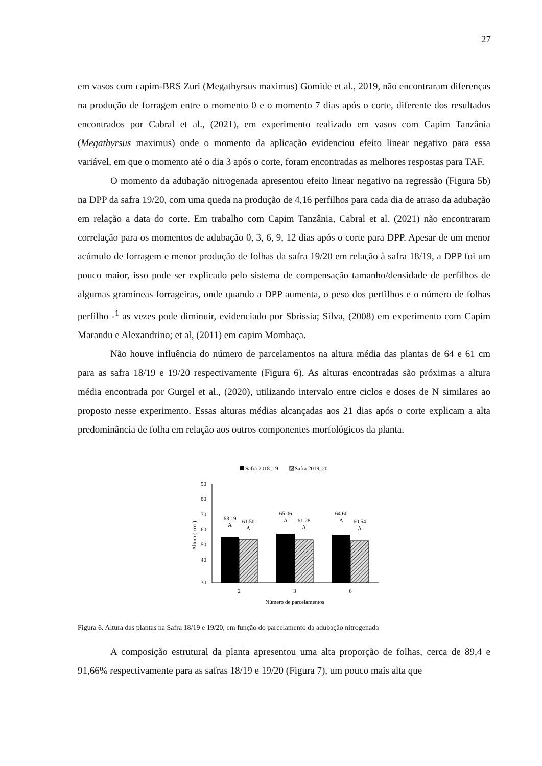27
em vasos com capim-BRS Zuri (Megathyrsus maximus) Gomide et al., 2019, não encontraram diferenças na produção de forragem entre o momento 0 e o momento 7 dias após o corte, diferente dos resultados encontrados por Cabral et al., (2021), em experimento realizado em vasos com Capim Tanzânia (Megathyrsus maximus) onde o momento da aplicação evidenciou efeito linear negativo para essa variável, em que o momento até o dia 3 após o corte, foram encontradas as melhores respostas para TAF.
O momento da adubação nitrogenada apresentou efeito linear negativo na regressão (Figura 5b) na DPP da safra 19/20, com uma queda na produção de 4,16 perfilhos para cada dia de atraso da adubação em relação a data do corte. Em trabalho com Capim Tanzânia, Cabral et al. (2021) não encontraram correlação para os momentos de adubação 0, 3, 6, 9, 12 dias após o corte para DPP. Apesar de um menor acúmulo de forragem e menor produção de folhas da safra 19/20 em relação à safra 18/19, a DPP foi um pouco maior, isso pode ser explicado pelo sistema de compensação tamanho/densidade de perfilhos de algumas gramíneas forrageiras, onde quando a DPP aumenta, o peso dos perfilhos e o número de folhas perfilho -<sup>1</sup> as vezes pode diminuir, evidenciado por Sbrissia; Silva, (2008) em experimento com Capim Marandu e Alexandrino; et al, (2011) em capim Mombaça.
Não houve influência do número de parcelamentos na altura média das plantas de 64 e 61 cm para as safra 18/19 e 19/20 respectivamente (Figura 6). As alturas encontradas são próximas a altura média encontrada por Gurgel et al., (2020), utilizando intervalo entre ciclos e doses de N similares ao proposto nesse experimento. Essas alturas médias alcançadas aos 21 dias após o corte explicam a alta predominância de folha em relação aos outros componentes morfológicos da planta.
Safra 2018_19
Safra 2019_20
90
80
70
60
50
40
30
Altura ( cm )
63.19
A
61.50
A
65.06
A
61.28
A
64.60
A
60.54
A
2
3
6
Número de parcelamentos
Figura 6. Altura das plantas na Safra 18/19 e 19/20, em função do parcelamento da adubação nitrogenada
A composição estrutural da planta apresentou uma alta proporção de folhas, cerca de 89,4 e 91,66% respectivamente para as safras 18/19 e 19/20 (Figura 7), um pouco mais alta que